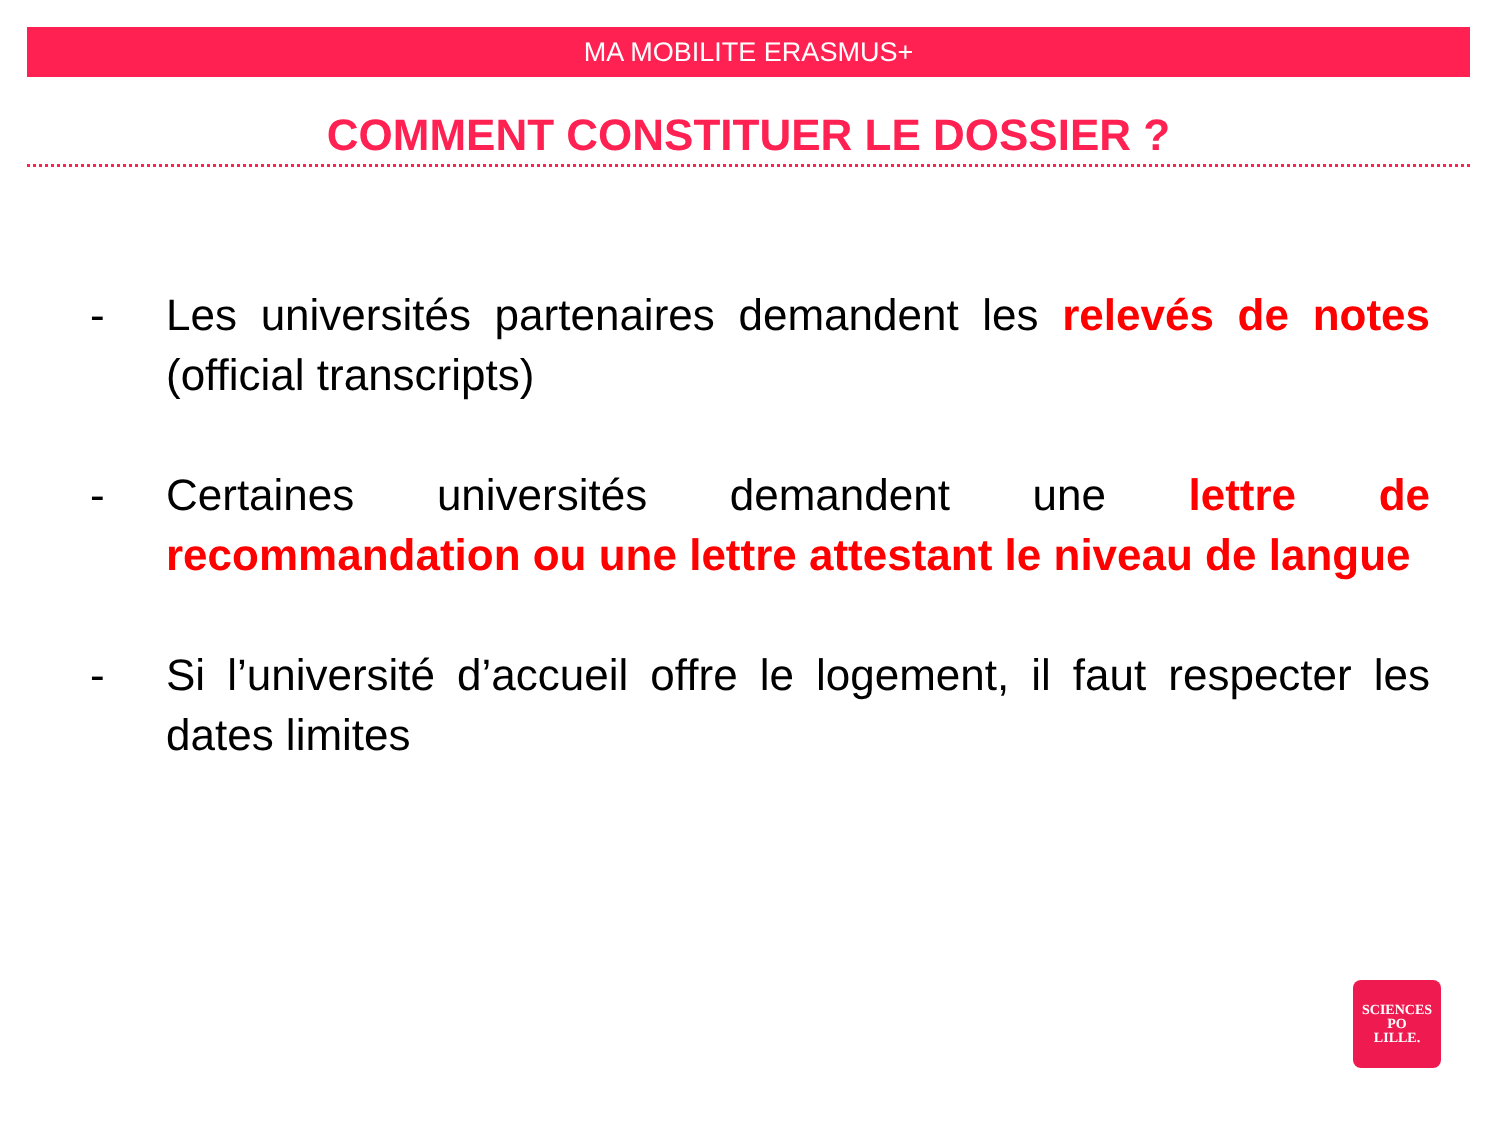MA MOBILITE ERASMUS+
COMMENT CONSTITUER LE DOSSIER ?
- Les universités partenaires demandent les relevés de notes (official transcripts)
- Certaines universités demandent une lettre de recommandation ou une lettre attestant le niveau de langue
- Si l’université d’accueil offre le logement, il faut respecter les dates limites
SCIENCES
PO
LILLE.